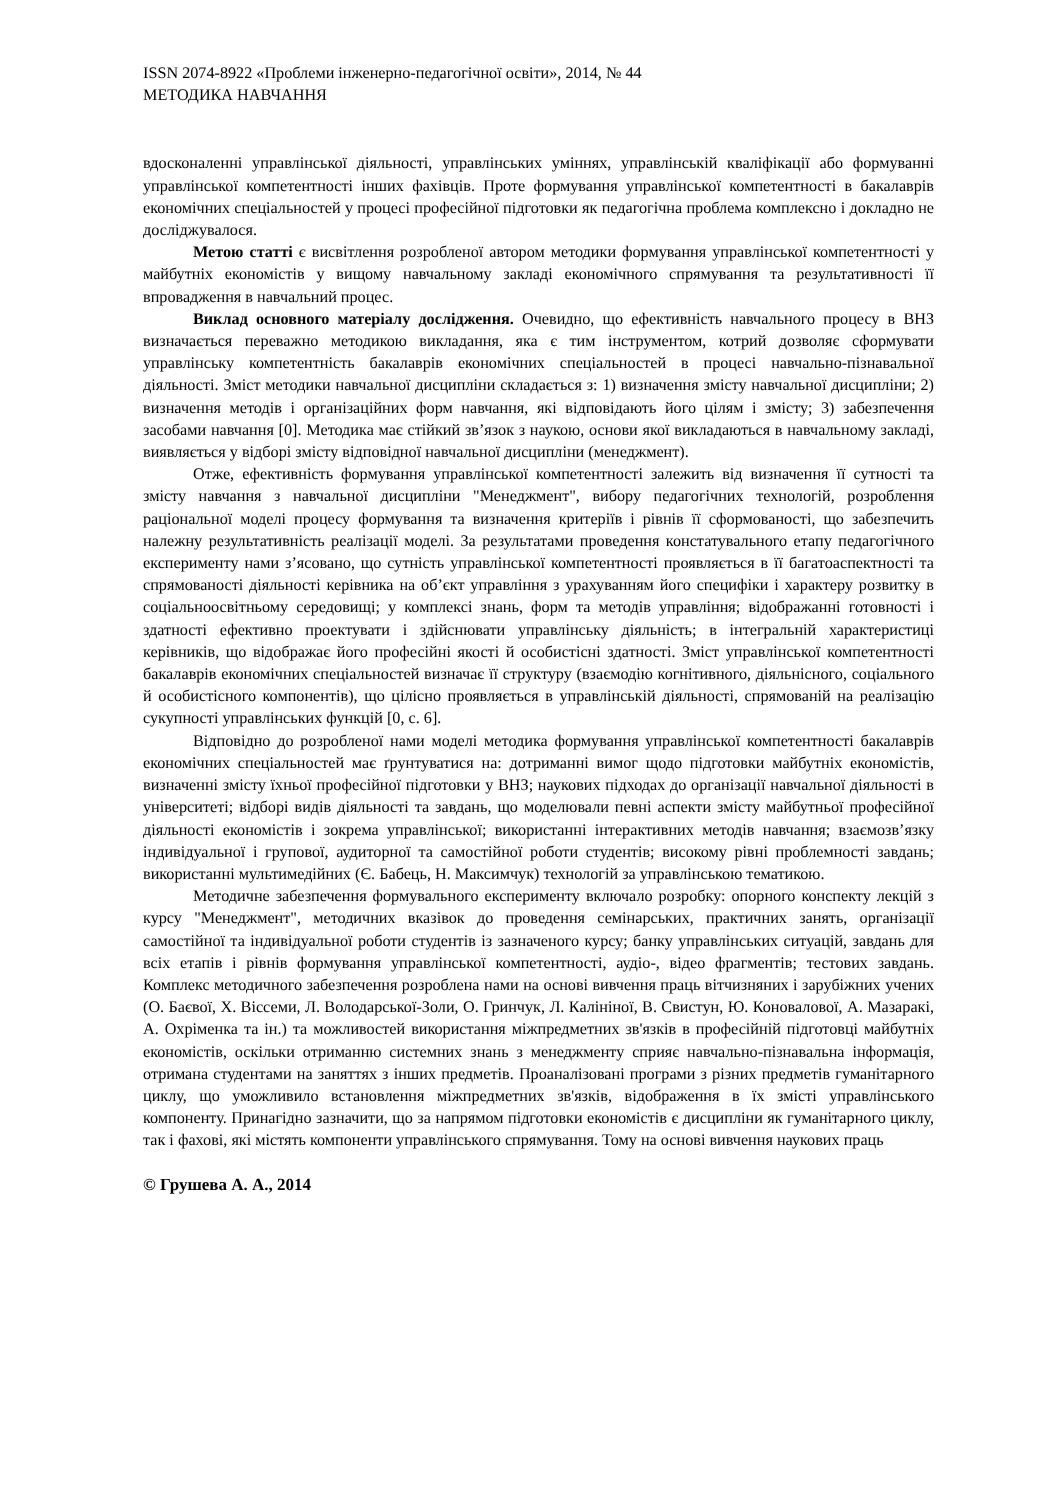ISSN 2074-8922 «Проблеми інженерно-педагогічної освіти», 2014, № 44
МЕТОДИКА НАВЧАННЯ
вдосконаленні управлінської діяльності, управлінських уміннях, управлінській кваліфікації або формуванні управлінської компетентності інших фахівців. Проте формування управлінської компетентності в бакалаврів економічних спеціальностей у процесі професійної підготовки як педагогічна проблема комплексно і докладно не досліджувалося.
Метою статті є висвітлення розробленої автором методики формування управлінської компетентності у майбутніх економістів у вищому навчальному закладі економічного спрямування та результативності її впровадження в навчальний процес.
Виклад основного матеріалу дослідження. Очевидно, що ефективність навчального процесу в ВНЗ визначається переважно методикою викладання, яка є тим інструментом, котрий дозволяє сформувати управлінську компетентність бакалаврів економічних спеціальностей в процесі навчально-пізнавальної діяльності. Зміст методики навчальної дисципліни складається з: 1) визначення змісту навчальної дисципліни; 2) визначення методів і організаційних форм навчання, які відповідають його цілям і змісту; 3) забезпечення засобами навчання [0]. Методика має стійкий зв’язок з наукою, основи якої викладаються в навчальному закладі, виявляється у відборі змісту відповідної навчальної дисципліни (менеджмент).
Отже, ефективність формування управлінської компетентності залежить від визначення її сутності та змісту навчання з навчальної дисципліни "Менеджмент", вибору педагогічних технологій, розроблення раціональної моделі процесу формування та визначення критеріїв і рівнів її сформованості, що забезпечить належну результативність реалізації моделі. За результатами проведення констатувального етапу педагогічного експерименту нами з’ясовано, що сутність управлінської компетентності проявляється в її багатоаспектності та спрямованості діяльності керівника на об’єкт управління з урахуванням його специфіки і характеру розвитку в соціальноосвітньому середовищі; у комплексі знань, форм та методів управління; відображанні готовності і здатності ефективно проектувати і здійснювати управлінську діяльність; в інтегральній характеристиці керівників, що відображає його професійні якості й особистісні здатності. Зміст управлінської компетентності бакалаврів економічних спеціальностей визначає її структуру (взаємодію когнітивного, діяльнісного, соціального й особистісного компонентів), що цілісно проявляється в управлінській діяльності, спрямованій на реалізацію сукупності управлінських функцій [0, с. 6].
Відповідно до розробленої нами моделі методика формування управлінської компетентності бакалаврів економічних спеціальностей має ґрунтуватися на: дотриманні вимог щодо підготовки майбутніх економістів, визначенні змісту їхньої професійної підготовки у ВНЗ; наукових підходах до організації навчальної діяльності в університеті; відборі видів діяльності та завдань, що моделювали певні аспекти змісту майбутньої професійної діяльності економістів і зокрема управлінської; використанні інтерактивних методів навчання; взаємозв’язку індивідуальної і групової, аудиторної та самостійної роботи студентів; високому рівні проблемності завдань; використанні мультимедійних (Є. Бабець, Н. Максимчук) технологій за управлінською тематикою.
Методичне забезпечення формувального експерименту включало розробку: опорного конспекту лекцій з курсу "Менеджмент", методичних вказівок до проведення семінарських, практичних занять, організації самостійної та індивідуальної роботи студентів із зазначеного курсу; банку управлінських ситуацій, завдань для всіх етапів і рівнів формування управлінської компетентності, аудіо-, відео фрагментів; тестових завдань. Комплекс методичного забезпечення розроблена нами на основі вивчення праць вітчизняних і зарубіжних учених (О. Баєвої, Х. Віссеми, Л. Володарської-Золи, О. Гринчук, Л. Калініної, В. Свистун, Ю. Коновалової, А. Мазаракі, А. Охріменка та ін.) та можливостей використання міжпредметних зв'язків в професійній підготовці майбутніх економістів, оскільки отриманню системних знань з менеджменту сприяє навчально-пізнавальна інформація, отримана студентами на заняттях з інших предметів. Проаналізовані програми з різних предметів гуманітарного циклу, що уможливило встановлення міжпредметних зв'язків, відображення в їх змісті управлінського компоненту. Принагідно зазначити, що за напрямом підготовки економістів є дисципліни як гуманітарного циклу, так і фахові, які містять компоненти управлінського спрямування. Тому на основі вивчення наукових праць
© Грушева А. А., 2014